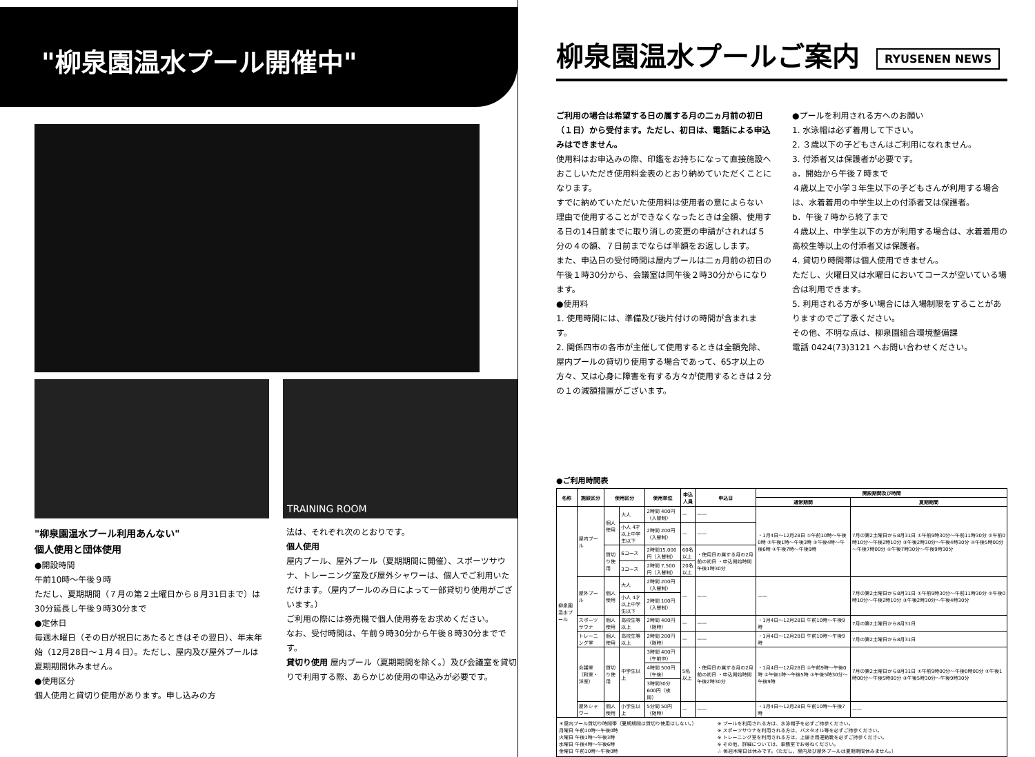"柳泉園温水プール開催中"
TRAINING ROOM
"柳泉園温水プール利用あんない"
個人使用と団体使用
●開設時間
午前10時～午後９時
ただし、夏期期間（７月の第２土曜日から８月31日まで）は30分延長し午後９時30分まで
●定休日
毎週木曜日（その日が祝日にあたるときはその翌日）、年末年始（12月28日～１月４日）。ただし、屋内及び屋外プールは夏期期間休みません。
●使用区分
個人使用と貸切り使用があります。申し込みの方
法は、それぞれ次のとおりです。
個人使用
屋内プール、屋外プール（夏期期間に開催）、スポーツサウナ、トレーニング室及び屋外シャワーは、個人でご利用いただけます。（屋内プールのみ日によって一部貸切り使用がございます。）
ご利用の際には券売機で個人使用券をお求めください。
なお、受付時間は、午前９時30分から午後８時30分までです。
貸切り使用 屋内プール（夏期期間を除く。）及び会議室を貸切りで利用する際、あらかじめ使用の申込みが必要です。
柳泉園温水プールご案内 RYUSENEN NEWS
ご利用の場合は希望する日の属する月の二ヵ月前の初日（１日）から受付ます。ただし、初日は、電話による申込みはできません。
使用料はお申込みの際、印鑑をお持ちになって直接施設へおこしいただき使用料金表のとおり納めていただくことになります。
すでに納めていただいた使用料は使用者の意によらない理由で使用することができなくなったときは全額、使用する日の14日前までに取り消しの変更の申請がされれば５分の４の額、７日前までならば半額をお返しします。
また、申込日の受付時間は屋内プールは二ヵ月前の初日の午後１時30分から、会議室は同午後２時30分からになります。
●使用料
1. 使用時間には、準備及び後片付けの時間が含まれます。
2. 関係四市の各市が主催して使用するときは全額免除、屋内プールの貸切り使用する場合であって、65才以上の方々、又は心身に障害を有する方々が使用するときは２分の１の減額措置がございます。
●プールを利用される方へのお願い
1. 水泳帽は必ず着用して下さい。
2. ３歳以下の子どもさんはご利用になれません。
3. 付添者又は保護者が必要です。
a．開始から午後７時まで
４歳以上で小学３年生以下の子どもさんが利用する場合は、水着着用の中学生以上の付添者又は保護者。
b．午後７時から終了まで
４歳以上、中学生以下の方が利用する場合は、水着着用の高校生等以上の付添者又は保護者。
4. 貸切り時間帯は個人使用できません。
ただし、火曜日又は水曜日においてコースが空いている場合は利用できます。
5. 利用される方が多い場合には入場制限をすることがありますのでご了承ください。
その他、不明な点は、柳泉園組合環境整備課
電話 0424(73)3121 へお問い合わせください。
●ご利用時間表
| 名称 | 施設区分 | 使用区分 | | 使用単位 | 申込人員 | 申込日 | 開設期間及び時間 | |
| --- | --- | --- | --- | --- | --- | --- | --- | --- |
| | | | | | | | 通常期間 | 夏期期間 |
| 柳泉園温水プール | 屋内プール | 個人使用 | 大人 | 2時間 400円（入替制） | — | —— | ・1月4日～12月28日 ①午前10時～午後0時 ②午後1時～午後3時 ③午後4時～午後6時 ④午後7時～午後9時 | 7月の第2土曜日から8月31日 ①午前9時30分～午前11時30分 ②午前0時10分～午後2時10分 ③午後2時30分～午後4時30分 ④午後5時00分～午後7時00分 ⑤午後7時30分～午後9時30分 |
| | | | 小人 4才以上中学生以下 | 2時間 200円（入替制） | — | —— | | |
| | | 貸切り使用 | 6コース | 2時間15,000円（入替制） | 60名以上 | ・使用日の属する月の2月前の初日 ・申込開始時間 午後1時30分 | | |
| | | | 3コース | 2時間 7,500円（入替制） | 20名以上 | | | |
| | 屋外プール | 個人使用 | 大人 | 2時間 200円（入替制） | — | —— | —— | 7月の第2土曜日から8月31日 ①午前9時30分～午前11時30分 ②午後0時10分～午後2時10分 ③午後2時30分～午後4時30分 |
| | | | 小人 4才以上中学生以下 | 2時間 100円（入替制） | | | | |
| | スポーツサウナ | 個人使用 | 高校生等以上 | 2時間 400円（随時） | — | —— | ・1月4日～12月28日 午前10時～午後9時 | 7月の第2土曜日から8月31日 |
| | トレーニング室 | 個人使用 | 高校生等以上 | 2時間 200円（随時） | — | —— | ・1月4日～12月28日 午前10時～午後9時 | 7月の第2土曜日から8月31日 |
| | 会議室（和室・洋室） | 貸切り使用 | 中学生以上 | 3時間 400円（午前中） | 5名以上 | ・使用日の属する月の2月前の初日 ・申込開始時間 午後2時30分 | ・1月4日～12月28日 ①午前9時～午後0時 ②午後1時～午後5時 ③午後5時30分～午後9時 | 7月の第2土曜日から8月31日 ①午前9時00分～午後0時00分 ②午後1時00分～午後5時00分 ③午後5時30分～午後9時30分 |
| | | | | 4時間 500円（午後） | | | | |
| | | | | 3時間30分 600円（夜間） | | | | |
| | 屋外シャワー | 個人使用 | 小学生以上 | 5分間 50円（随時） | — | —— | ・1月4日～12月28日 午前10時～午後7時 | —— |
＊屋内プール貸切り時間帯（夏期期間は貸切り使用はしない。）
月曜日 午前10時～午後0時
火曜日 午後1時～午後3時
水曜日 午後4時～午後6時
金曜日 午前10時～午後0時
※ プールを利用される方は、水泳帽子を必ずご持参ください。
※ スポーツサウナを利用される方は、バスタオル等を必ずご持参ください。
※ トレーニング室を利用される方は、上履き用運動靴を必ずご持参ください。
※ その他、詳細については、事務室でお尋ねください。
☆ 毎週木曜日は休みです。（ただし、屋内及び屋外プールは夏期期間休みません。）